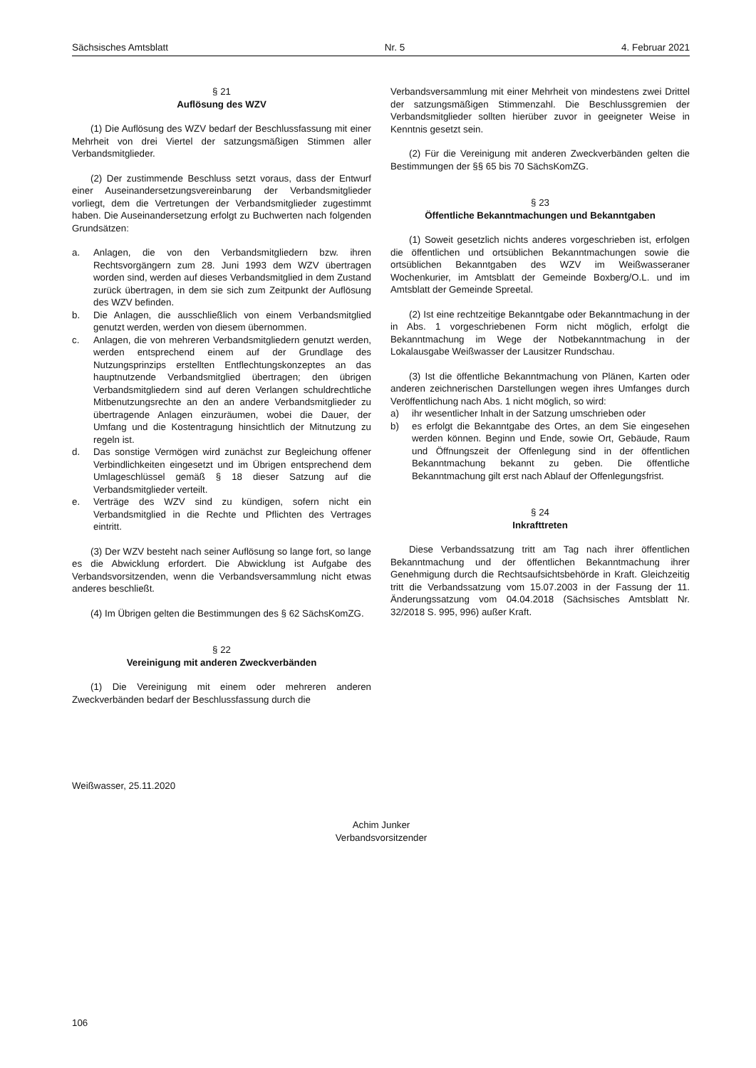Sächsisches Amtsblatt Nr. 5 4. Februar 2021
§ 21
Auflösung des WZV
(1) Die Auflösung des WZV bedarf der Beschlussfassung mit einer Mehrheit von drei Viertel der satzungsmäßigen Stimmen aller Verbandsmitglieder.
(2) Der zustimmende Beschluss setzt voraus, dass der Entwurf einer Auseinandersetzungsvereinbarung der Verbandsmitglieder vorliegt, dem die Vertretungen der Verbandsmitglieder zugestimmt haben. Die Auseinandersetzung erfolgt zu Buchwerten nach folgenden Grundsätzen:
a. Anlagen, die von den Verbandsmitgliedern bzw. ihren Rechtsvorgängern zum 28. Juni 1993 dem WZV übertragen worden sind, werden auf dieses Verbandsmitglied in dem Zustand zurück übertragen, in dem sie sich zum Zeitpunkt der Auflösung des WZV befinden.
b. Die Anlagen, die ausschließlich von einem Verbandsmitglied genutzt werden, werden von diesem übernommen.
c. Anlagen, die von mehreren Verbandsmitgliedern genutzt werden, werden entsprechend einem auf der Grundlage des Nutzungsprinzips erstellten Entflechtungskonzeptes an das hauptnutzende Verbandsmitglied übertragen; den übrigen Verbandsmitgliedern sind auf deren Verlangen schuldrechtliche Mitbenutzungsrechte an den an andere Verbandsmitglieder zu übertragende Anlagen einzuräumen, wobei die Dauer, der Umfang und die Kostentragung hinsichtlich der Mitnutzung zu regeln ist.
d. Das sonstige Vermögen wird zunächst zur Begleichung offener Verbindlichkeiten eingesetzt und im Übrigen entsprechend dem Umlageschlüssel gemäß § 18 dieser Satzung auf die Verbandsmitglieder verteilt.
e. Verträge des WZV sind zu kündigen, sofern nicht ein Verbandsmitglied in die Rechte und Pflichten des Vertrages eintritt.
(3) Der WZV besteht nach seiner Auflösung so lange fort, so lange es die Abwicklung erfordert. Die Abwicklung ist Aufgabe des Verbandsvorsitzenden, wenn die Verbandsversammlung nicht etwas anderes beschließt.
(4) Im Übrigen gelten die Bestimmungen des § 62 SächsKomZG.
§ 22
Vereinigung mit anderen Zweckverbänden
(1) Die Vereinigung mit einem oder mehreren anderen Zweckverbänden bedarf der Beschlussfassung durch die
Verbandsversammlung mit einer Mehrheit von mindestens zwei Drittel der satzungsmäßigen Stimmenzahl. Die Beschlussgremien der Verbandsmitglieder sollten hierüber zuvor in geeigneter Weise in Kenntnis gesetzt sein.
(2) Für die Vereinigung mit anderen Zweckverbänden gelten die Bestimmungen der §§ 65 bis 70 SächsKomZG.
§ 23
Öffentliche Bekanntmachungen und Bekanntgaben
(1) Soweit gesetzlich nichts anderes vorgeschrieben ist, erfolgen die öffentlichen und ortsüblichen Bekanntmachungen sowie die ortsüblichen Bekanntgaben des WZV im Weißwasseraner Wochenkurier, im Amtsblatt der Gemeinde Boxberg/O.L. und im Amtsblatt der Gemeinde Spreetal.
(2) Ist eine rechtzeitige Bekanntgabe oder Bekanntmachung in der in Abs. 1 vorgeschriebenen Form nicht möglich, erfolgt die Bekanntmachung im Wege der Notbekanntmachung in der Lokalausgabe Weißwasser der Lausitzer Rundschau.
(3) Ist die öffentliche Bekanntmachung von Plänen, Karten oder anderen zeichnerischen Darstellungen wegen ihres Umfanges durch Veröffentlichung nach Abs. 1 nicht möglich, so wird:
a) ihr wesentlicher Inhalt in der Satzung umschrieben oder
b) es erfolgt die Bekanntgabe des Ortes, an dem Sie eingesehen werden können. Beginn und Ende, sowie Ort, Gebäude, Raum und Öffnungszeit der Offenlegung sind in der öffentlichen Bekanntmachung bekannt zu geben. Die öffentliche Bekanntmachung gilt erst nach Ablauf der Offenlegungsfrist.
§ 24
Inkrafttreten
Diese Verbandssatzung tritt am Tag nach ihrer öffentlichen Bekanntmachung und der öffentlichen Bekanntmachung ihrer Genehmigung durch die Rechtsaufsichtsbehörde in Kraft. Gleichzeitig tritt die Verbandssatzung vom 15.07.2003 in der Fassung der 11. Änderungssatzung vom 04.04.2018 (Sächsisches Amtsblatt Nr. 32/2018 S. 995, 996) außer Kraft.
Weißwasser, 25.11.2020
Achim Junker
Verbandsvorsitzender
106